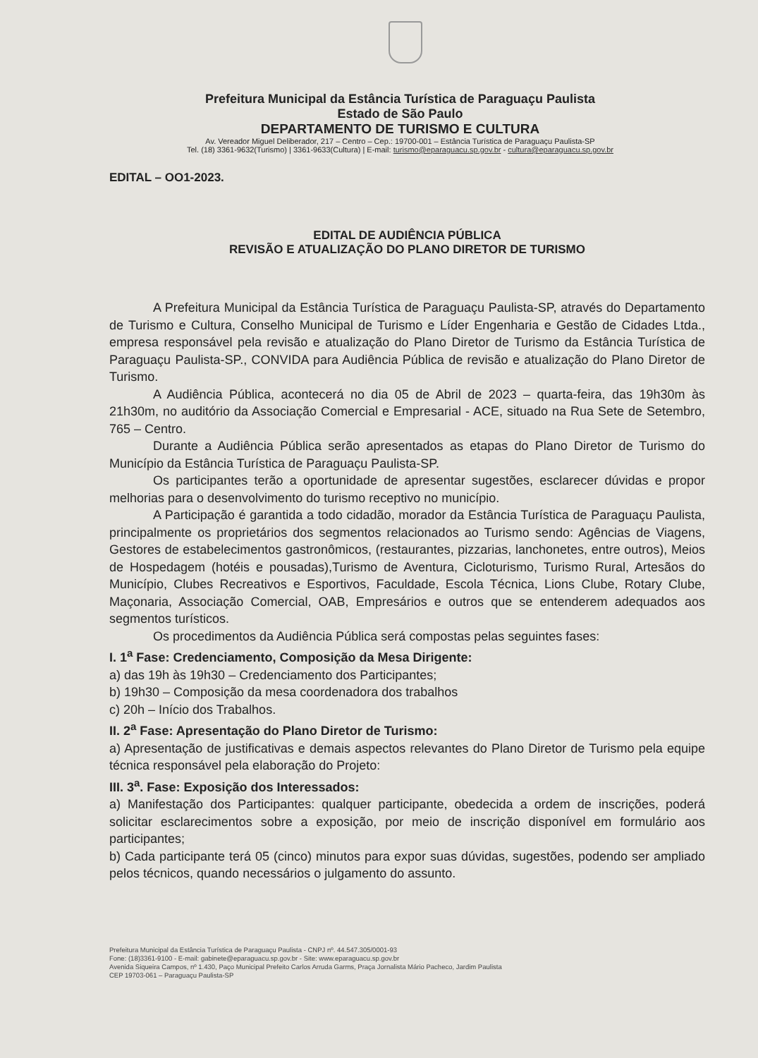Prefeitura Municipal da Estância Turística de Paraguaçu Paulista
Estado de São Paulo
DEPARTAMENTO DE TURISMO E CULTURA
Av. Vereador Miguel Deliberador, 217 – Centro – Cep.: 19700-001 – Estância Turística de Paraguaçu Paulista-SP
Tel. (18) 3361-9632(Turismo) | 3361-9633(Cultura) | E-mail: turismo@eparaguacu.sp.gov.br - cultura@eparaguacu.sp.gov.br
EDITAL – OO1-2023.
EDITAL DE AUDIÊNCIA PÚBLICA
REVISÃO E ATUALIZAÇÃO DO PLANO DIRETOR DE TURISMO
A Prefeitura Municipal da Estância Turística de Paraguaçu Paulista-SP, através do Departamento de Turismo e Cultura, Conselho Municipal de Turismo e Líder Engenharia e Gestão de Cidades Ltda., empresa responsável pela revisão e atualização do Plano Diretor de Turismo da Estância Turística de Paraguaçu Paulista-SP., CONVIDA para Audiência Pública de revisão e atualização do Plano Diretor de Turismo.
A Audiência Pública, acontecerá no dia 05 de Abril de 2023 – quarta-feira, das 19h30m às 21h30m, no auditório da Associação Comercial e Empresarial - ACE, situado na Rua Sete de Setembro, 765 – Centro.
Durante a Audiência Pública serão apresentados as etapas do Plano Diretor de Turismo do Município da Estância Turística de Paraguaçu Paulista-SP.
Os participantes terão a oportunidade de apresentar sugestões, esclarecer dúvidas e propor melhorias para o desenvolvimento do turismo receptivo no município.
A Participação é garantida a todo cidadão, morador da Estância Turística de Paraguaçu Paulista, principalmente os proprietários dos segmentos relacionados ao Turismo sendo: Agências de Viagens, Gestores de estabelecimentos gastronômicos, (restaurantes, pizzarias, lanchonetes, entre outros), Meios de Hospedagem (hotéis e pousadas),Turismo de Aventura, Cicloturismo, Turismo Rural, Artesãos do Município, Clubes Recreativos e Esportivos, Faculdade, Escola Técnica, Lions Clube, Rotary Clube, Maçonaria, Associação Comercial, OAB, Empresários e outros que se entenderem adequados aos segmentos turísticos.
Os procedimentos da Audiência Pública será compostas pelas seguintes fases:
I. 1<sup>a</sup> Fase: Credenciamento, Composição da Mesa Dirigente:
a) das 19h às 19h30 – Credenciamento dos Participantes;
b) 19h30 – Composição da mesa coordenadora dos trabalhos
c) 20h – Início dos Trabalhos.
II. 2<sup>a</sup> Fase: Apresentação do Plano Diretor de Turismo:
a) Apresentação de justificativas e demais aspectos relevantes do Plano Diretor de Turismo pela equipe técnica responsável pela elaboração do Projeto:
III. 3<sup>a</sup>. Fase: Exposição dos Interessados:
a) Manifestação dos Participantes: qualquer participante, obedecida a ordem de inscrições, poderá solicitar esclarecimentos sobre a exposição, por meio de inscrição disponível em formulário aos participantes;
b) Cada participante terá 05 (cinco) minutos para expor suas dúvidas, sugestões, podendo ser ampliado pelos técnicos, quando necessários o julgamento do assunto.
Prefeitura Municipal da Estância Turística de Paraguaçu Paulista - CNPJ nº. 44.547.305/0001-93
Fone: (18)3361-9100 - E-mail: gabinete@eparaguacu.sp.gov.br - Site: www.eparaguacu.sp.gov.br
Avenida Siqueira Campos, nº 1.430, Paço Municipal Prefeito Carlos Arruda Garms, Praça Jornalista Mário Pacheco, Jardim Paulista
CEP 19703-061 – Paraguaçu Paulista-SP